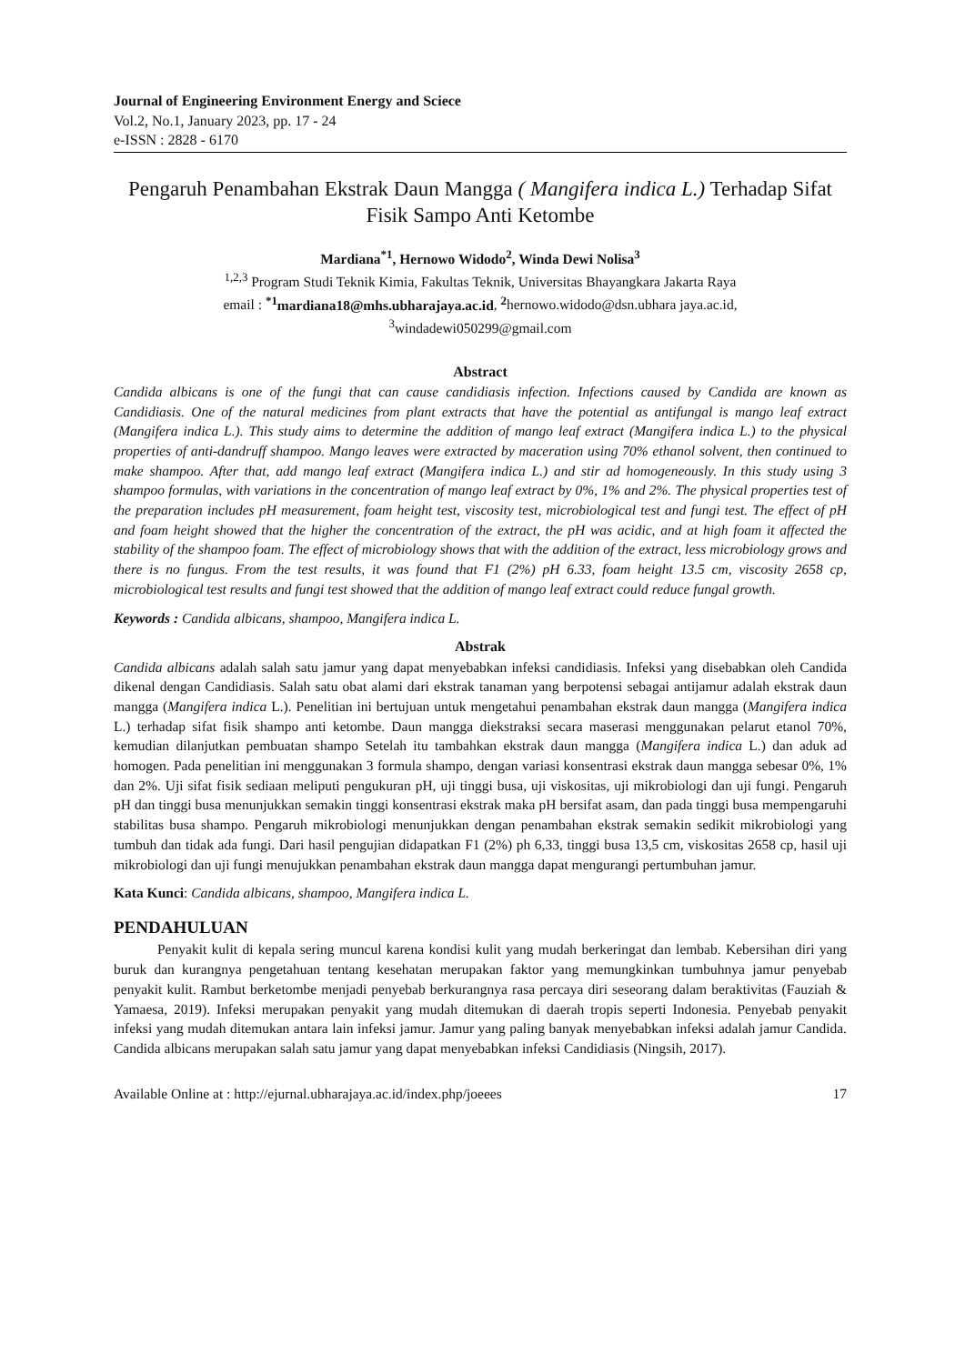Journal of Engineering Environment Energy and Sciece
Vol.2, No.1, January 2023, pp. 17 - 24
e-ISSN : 2828 - 6170
Pengaruh Penambahan Ekstrak Daun Mangga ( Mangifera indica L.) Terhadap Sifat Fisik Sampo Anti Ketombe
Mardiana<sup>*1</sup>, Hernowo Widodo<sup>2</sup>, Winda Dewi Nolisa<sup>3</sup>
<sup>1,2,3</sup> Program Studi Teknik Kimia, Fakultas Teknik, Universitas Bhayangkara Jakarta Raya
email : <sup>*1</sup>mardiana18@mhs.ubharajaya.ac.id, <sup>2</sup>hernowo.widodo@dsn.ubhara jaya.ac.id,
<sup>3</sup> windadewi050299@gmail.com
Abstract
Candida albicans is one of the fungi that can cause candidiasis infection. Infections caused by Candida are known as Candidiasis. One of the natural medicines from plant extracts that have the potential as antifungal is mango leaf extract (Mangifera indica L.). This study aims to determine the addition of mango leaf extract (Mangifera indica L.) to the physical properties of anti-dandruff shampoo. Mango leaves were extracted by maceration using 70% ethanol solvent, then continued to make shampoo. After that, add mango leaf extract (Mangifera indica L.) and stir ad homogeneously. In this study using 3 shampoo formulas, with variations in the concentration of mango leaf extract by 0%, 1% and 2%. The physical properties test of the preparation includes pH measurement, foam height test, viscosity test, microbiological test and fungi test. The effect of pH and foam height showed that the higher the concentration of the extract, the pH was acidic, and at high foam it affected the stability of the shampoo foam. The effect of microbiology shows that with the addition of the extract, less microbiology grows and there is no fungus. From the test results, it was found that F1 (2%) pH 6.33, foam height 13.5 cm, viscosity 2658 cp, microbiological test results and fungi test showed that the addition of mango leaf extract could reduce fungal growth.
Keywords : Candida albicans, shampoo, Mangifera indica L.
Abstrak
Candida albicans adalah salah satu jamur yang dapat menyebabkan infeksi candidiasis. Infeksi yang disebabkan oleh Candida dikenal dengan Candidiasis. Salah satu obat alami dari ekstrak tanaman yang berpotensi sebagai antijamur adalah ekstrak daun mangga (Mangifera indica L.). Penelitian ini bertujuan untuk mengetahui penambahan ekstrak daun mangga (Mangifera indica L.) terhadap sifat fisik shampo anti ketombe. Daun mangga diekstraksi secara maserasi menggunakan pelarut etanol 70%, kemudian dilanjutkan pembuatan shampo Setelah itu tambahkan ekstrak daun mangga (Mangifera indica L.) dan aduk ad homogen. Pada penelitian ini menggunakan 3 formula shampo, dengan variasi konsentrasi ekstrak daun mangga sebesar 0%, 1% dan 2%. Uji sifat fisik sediaan meliputi pengukuran pH, uji tinggi busa, uji viskositas, uji mikrobiologi dan uji fungi. Pengaruh pH dan tinggi busa menunjukkan semakin tinggi konsentrasi ekstrak maka pH bersifat asam, dan pada tinggi busa mempengaruhi stabilitas busa shampo. Pengaruh mikrobiologi menunjukkan dengan penambahan ekstrak semakin sedikit mikrobiologi yang tumbuh dan tidak ada fungi. Dari hasil pengujian didapatkan F1 (2%) ph 6,33, tinggi busa 13,5 cm, viskositas 2658 cp, hasil uji mikrobiologi dan uji fungi menujukkan penambahan ekstrak daun mangga dapat mengurangi pertumbuhan jamur.
Kata Kunci: Candida albicans, shampoo, Mangifera indica L.
PENDAHULUAN
Penyakit kulit di kepala sering muncul karena kondisi kulit yang mudah berkeringat dan lembab. Kebersihan diri yang buruk dan kurangnya pengetahuan tentang kesehatan merupakan faktor yang memungkinkan tumbuhnya jamur penyebab penyakit kulit. Rambut berketombe menjadi penyebab berkurangnya rasa percaya diri seseorang dalam beraktivitas (Fauziah & Yamaesa, 2019). Infeksi merupakan penyakit yang mudah ditemukan di daerah tropis seperti Indonesia. Penyebab penyakit infeksi yang mudah ditemukan antara lain infeksi jamur. Jamur yang paling banyak menyebabkan infeksi adalah jamur Candida. Candida albicans merupakan salah satu jamur yang dapat menyebabkan infeksi Candidiasis (Ningsih, 2017).
Available Online at : http://ejurnal.ubharajaya.ac.id/index.php/joeees 17